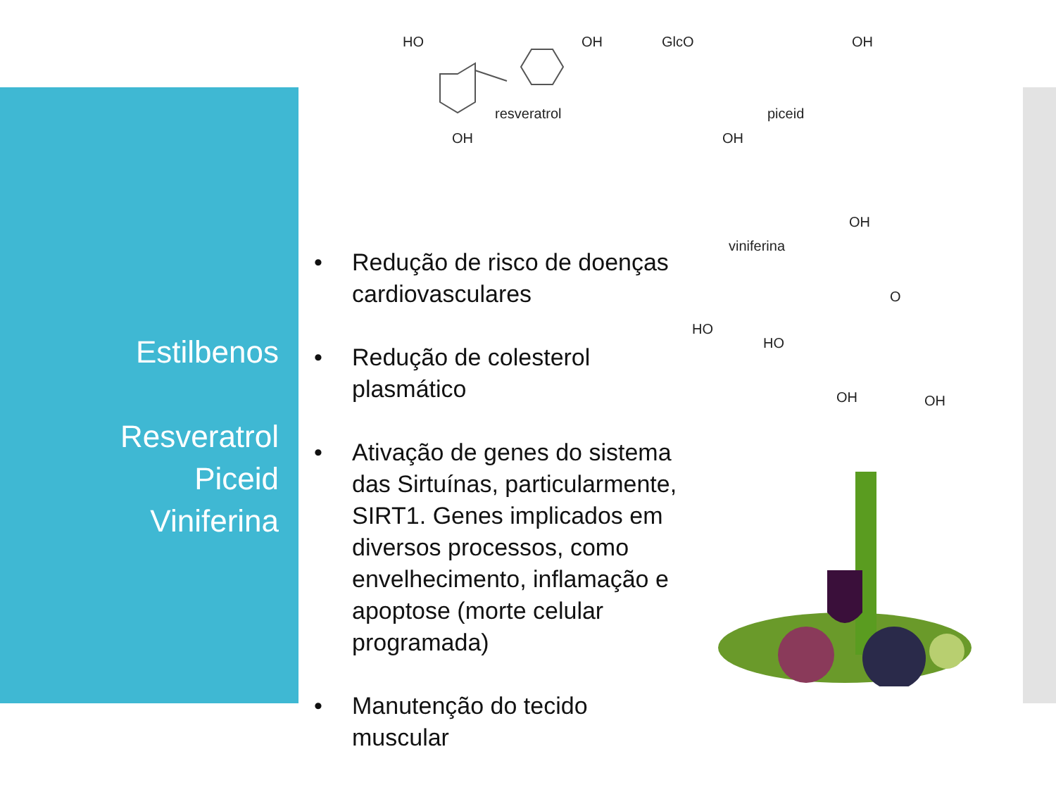HO OH
OH
resveratrol
GlcO OH
OH
piceid
viniferina
OH
O
HO
HO
OH OH
Estilbenos
Resveratrol
Piceid
Viniferina
• Redução de risco de doenças cardiovasculares
• Redução de colesterol plasmático
• Ativação de genes do sistema das Sirtuínas, particularmente, SIRT1. Genes implicados em diversos processos, como envelhecimento, inflamação e apoptose (morte celular programada)
• Manutenção do tecido muscular